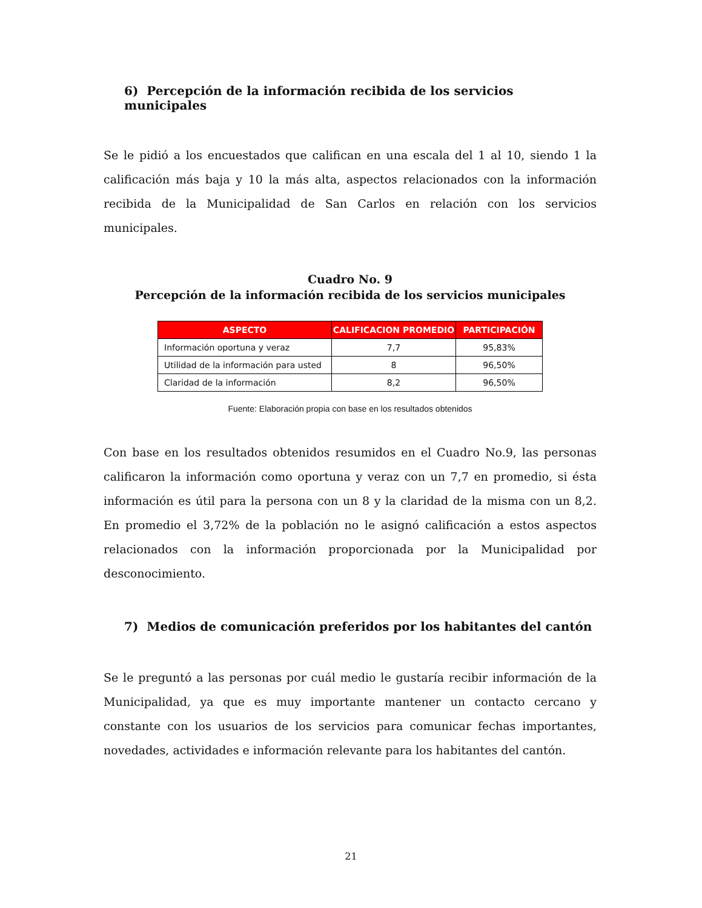6) Percepción de la información recibida de los servicios municipales
Se le pidió a los encuestados que califican en una escala del 1 al 10, siendo 1 la calificación más baja y 10 la más alta, aspectos relacionados con la información recibida de la Municipalidad de San Carlos en relación con los servicios municipales.
Cuadro No. 9
Percepción de la información recibida de los servicios municipales
| ASPECTO | CALIFICACION PROMEDIO | PARTICIPACIÓN |
| --- | --- | --- |
| Información oportuna y veraz | 7,7 | 95,83% |
| Utilidad de la información para usted | 8 | 96,50% |
| Claridad de la información | 8,2 | 96,50% |
Fuente: Elaboración propia con base en los resultados obtenidos
Con base en los resultados obtenidos resumidos en el Cuadro No.9, las personas calificaron la información como oportuna y veraz con un 7,7 en promedio, si ésta información es útil para la persona con un 8 y la claridad de la misma con un 8,2. En promedio el 3,72% de la población no le asignó calificación a estos aspectos relacionados con la información proporcionada por la Municipalidad por desconocimiento.
7) Medios de comunicación preferidos por los habitantes del cantón
Se le preguntó a las personas por cuál medio le gustaría recibir información de la Municipalidad, ya que es muy importante mantener un contacto cercano y constante con los usuarios de los servicios para comunicar fechas importantes, novedades, actividades e información relevante para los habitantes del cantón.
21